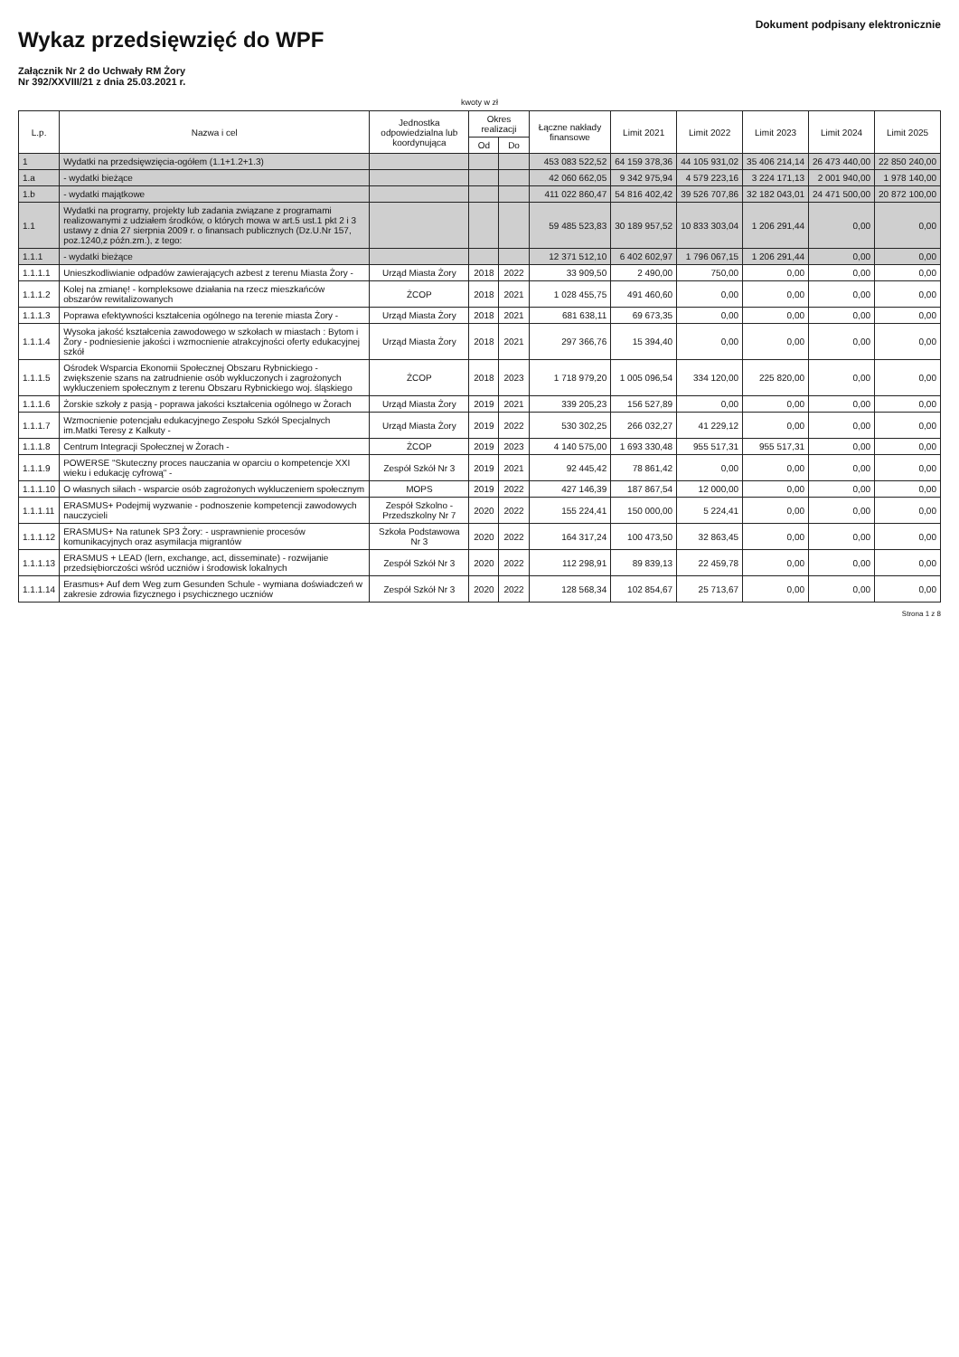Wykaz przedsięwzięć do WPF
Załącznik Nr 2 do Uchwały RM Żory
Nr 392/XXVIII/21 z dnia 25.03.2021 r.
Dokument podpisany elektronicznie
kwoty w zł
| L.p. | Nazwa i cel | Jednostka odpowiedzialna lub koordynująca | Okres realizacji | | Łączne nakłady finansowe | Limit 2021 | Limit 2022 | Limit 2023 | Limit 2024 | Limit 2025 |
| --- | --- | --- | --- | --- | --- | --- | --- | --- | --- | --- |
| | | | Od | Do | | | | | | |
| 1 | Wydatki na przedsięwzięcia-ogółem (1.1+1.2+1.3) | | | | 453 083 522,52 | 64 159 378,36 | 44 105 931,02 | 35 406 214,14 | 26 473 440,00 | 22 850 240,00 |
| 1.a | - wydatki bieżące | | | | 42 060 662,05 | 9 342 975,94 | 4 579 223,16 | 3 224 171,13 | 2 001 940,00 | 1 978 140,00 |
| 1.b | - wydatki majątkowe | | | | 411 022 860,47 | 54 816 402,42 | 39 526 707,86 | 32 182 043,01 | 24 471 500,00 | 20 872 100,00 |
| 1.1 | Wydatki na programy, projekty lub zadania związane z programami realizowanymi z udziałem środków, o których mowa w art.5 ust.1 pkt 2 i 3 ustawy z dnia 27 sierpnia 2009 r. o finansach publicznych (Dz.U.Nr 157, poz.1240,z późn.zm.), z tego: | | | | 59 485 523,83 | 30 189 957,52 | 10 833 303,04 | 1 206 291,44 | 0,00 | 0,00 |
| 1.1.1 | - wydatki bieżące | | | | 12 371 512,10 | 6 402 602,97 | 1 796 067,15 | 1 206 291,44 | 0,00 | 0,00 |
| 1.1.1.1 | Unieszkodliwianie odpadów zawierających azbest z terenu Miasta Żory - | Urząd Miasta Żory | 2018 | 2022 | 33 909,50 | 2 490,00 | 750,00 | 0,00 | 0,00 | 0,00 |
| 1.1.1.2 | Kolej na zmianę! - kompleksowe działania na rzecz mieszkańców obszarów rewitalizowanych | ŻCOP | 2018 | 2021 | 1 028 455,75 | 491 460,60 | 0,00 | 0,00 | 0,00 | 0,00 |
| 1.1.1.3 | Poprawa efektywności kształcenia ogólnego na terenie miasta Żory - | Urząd Miasta Żory | 2018 | 2021 | 681 638,11 | 69 673,35 | 0,00 | 0,00 | 0,00 | 0,00 |
| 1.1.1.4 | Wysoka jakość kształcenia zawodowego w szkołach w miastach : Bytom i Żory - podniesienie jakości i wzmocnienie atrakcyjności oferty edukacyjnej szkół | Urząd Miasta Żory | 2018 | 2021 | 297 366,76 | 15 394,40 | 0,00 | 0,00 | 0,00 | 0,00 |
| 1.1.1.5 | Ośrodek Wsparcia Ekonomii Społecznej Obszaru Rybnickiego - zwiększenie szans na zatrudnienie osób wykluczonych i zagrożonych wykluczeniem społecznym z terenu Obszaru Rybnickiego woj. śląskiego | ŻCOP | 2018 | 2023 | 1 718 979,20 | 1 005 096,54 | 334 120,00 | 225 820,00 | 0,00 | 0,00 |
| 1.1.1.6 | Żorskie szkoły z pasją - poprawa jakości kształcenia ogólnego w Żorach | Urząd Miasta Żory | 2019 | 2021 | 339 205,23 | 156 527,89 | 0,00 | 0,00 | 0,00 | 0,00 |
| 1.1.1.7 | Wzmocnienie potencjału edukacyjnego Zespołu Szkół Specjalnych im.Matki Teresy z Kalkuty - | Urząd Miasta Żory | 2019 | 2022 | 530 302,25 | 266 032,27 | 41 229,12 | 0,00 | 0,00 | 0,00 |
| 1.1.1.8 | Centrum Integracji Społecznej w Żorach - | ŻCOP | 2019 | 2023 | 4 140 575,00 | 1 693 330,48 | 955 517,31 | 955 517,31 | 0,00 | 0,00 |
| 1.1.1.9 | POWERSE "Skuteczny proces nauczania w oparciu o kompetencje XXI wieku i edukację cyfrową" - | Zespół Szkół Nr 3 | 2019 | 2021 | 92 445,42 | 78 861,42 | 0,00 | 0,00 | 0,00 | 0,00 |
| 1.1.1.10 | O własnych siłach - wsparcie osób zagrożonych wykluczeniem społecznym | MOPS | 2019 | 2022 | 427 146,39 | 187 867,54 | 12 000,00 | 0,00 | 0,00 | 0,00 |
| 1.1.1.11 | ERASMUS+ Podejmij wyzwanie - podnoszenie kompetencji zawodowych nauczycieli | Zespół Szkolno - Przedszkolny Nr 7 | 2020 | 2022 | 155 224,41 | 150 000,00 | 5 224,41 | 0,00 | 0,00 | 0,00 |
| 1.1.1.12 | ERASMUS+ Na ratunek SP3 Żory: - usprawnienie procesów komunikacyjnych oraz asymilacja migrantów | Szkoła Podstawowa Nr 3 | 2020 | 2022 | 164 317,24 | 100 473,50 | 32 863,45 | 0,00 | 0,00 | 0,00 |
| 1.1.1.13 | ERASMUS + LEAD (lern, exchange, act, disseminate) - rozwijanie przedsiębiorczości wśród uczniów i środowisk lokalnych | Zespół Szkół Nr 3 | 2020 | 2022 | 112 298,91 | 89 839,13 | 22 459,78 | 0,00 | 0,00 | 0,00 |
| 1.1.1.14 | Erasmus+ Auf dem Weg zum Gesunden Schule - wymiana doświadczeń w zakresie zdrowia fizycznego i psychicznego uczniów | Zespół Szkół Nr 3 | 2020 | 2022 | 128 568,34 | 102 854,67 | 25 713,67 | 0,00 | 0,00 | 0,00 |
Strona 1 z 8